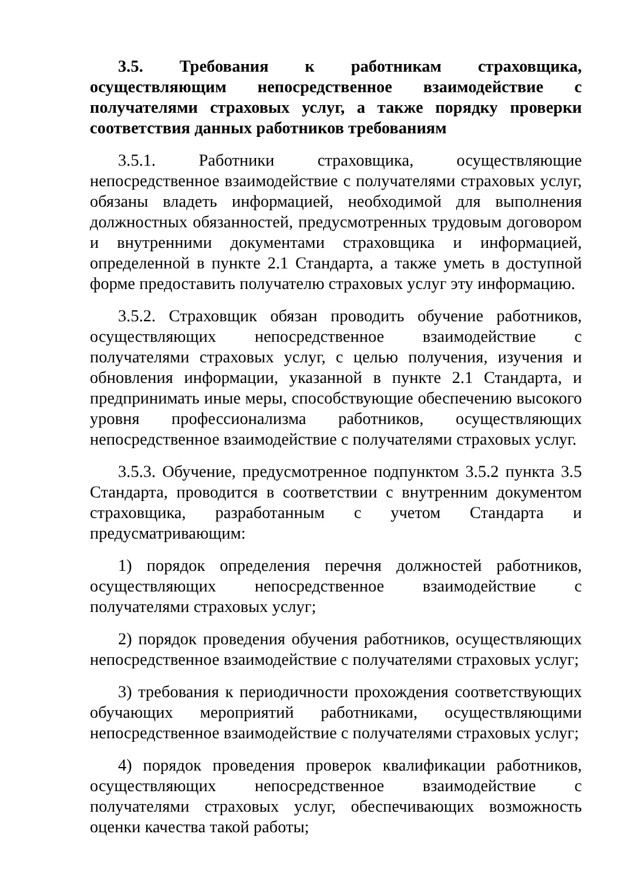3.5. Требования к работникам страховщика, осуществляющим непосредственное взаимодействие с получателями страховых услуг, а также порядку проверки соответствия данных работников требованиям
3.5.1. Работники страховщика, осуществляющие непосредственное взаимодействие с получателями страховых услуг, обязаны владеть информацией, необходимой для выполнения должностных обязанностей, предусмотренных трудовым договором и внутренними документами страховщика и информацией, определенной в пункте 2.1 Стандарта, а также уметь в доступной форме предоставить получателю страховых услуг эту информацию.
3.5.2. Страховщик обязан проводить обучение работников, осуществляющих непосредственное взаимодействие с получателями страховых услуг, с целью получения, изучения и обновления информации, указанной в пункте 2.1 Стандарта, и предпринимать иные меры, способствующие обеспечению высокого уровня профессионализма работников, осуществляющих непосредственное взаимодействие с получателями страховых услуг.
3.5.3. Обучение, предусмотренное подпунктом 3.5.2 пункта 3.5 Стандарта, проводится в соответствии с внутренним документом страховщика, разработанным с учетом Стандарта и предусматривающим:
1) порядок определения перечня должностей работников, осуществляющих непосредственное взаимодействие с получателями страховых услуг;
2) порядок проведения обучения работников, осуществляющих непосредственное взаимодействие с получателями страховых услуг;
3) требования к периодичности прохождения соответствующих обучающих мероприятий работниками, осуществляющими непосредственное взаимодействие с получателями страховых услуг;
4) порядок проведения проверок квалификации работников, осуществляющих непосредственное взаимодействие с получателями страховых услуг, обеспечивающих возможность оценки качества такой работы;